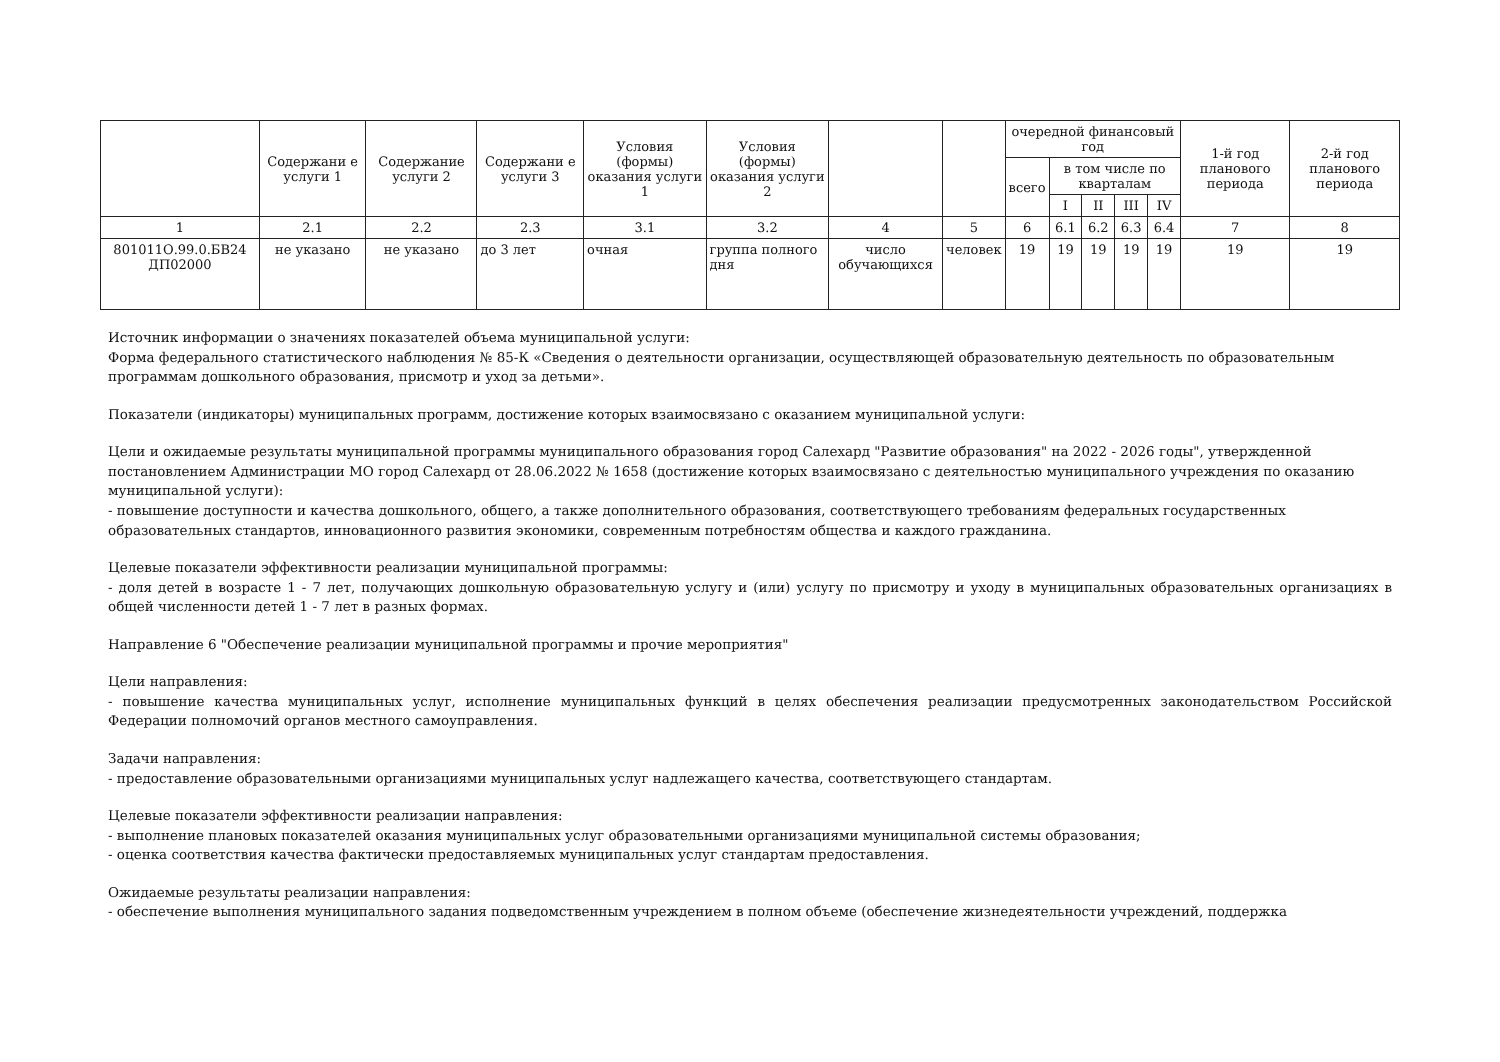| | Содержани е услуги 1 | Содержание услуги 2 | Содержани е услуги 3 | Условия (формы) оказания услуги 1 | Условия (формы) оказания услуги 2 | | | очередной финансовый год | | | | | 1-й год планового периода | 2-й год планового периода |
| --- | --- | --- | --- | --- | --- | --- | --- | --- | --- | --- | --- | --- | --- | --- |
| | | | | | | | | всего | в том числе по кварталам | | | | | |
| | | | | | | | | | I | II | III | IV | | |
| 1 | 2.1 | 2.2 | 2.3 | 3.1 | 3.2 | 4 | 5 | 6 | 6.1 | 6.2 | 6.3 | 6.4 | 7 | 8 |
| 801011О.99.0.БВ24 ДП02000 | не указано | не указано | до 3 лет | очная | группа полного дня | число обучающихся | человек | 19 | 19 | 19 | 19 | 19 | 19 | 19 |
Источник информации о значениях показателей объема муниципальной услуги:
Форма федерального статистического наблюдения № 85-К «Сведения о деятельности организации, осуществляющей образовательную деятельность по образовательным программам дошкольного образования, присмотр и уход за детьми».
Показатели (индикаторы) муниципальных программ, достижение которых взаимосвязано с оказанием муниципальной услуги:
Цели и ожидаемые результаты муниципальной программы муниципального образования город Салехард "Развитие образования" на 2022 - 2026 годы", утвержденной постановлением Администрации МО город Салехард от 28.06.2022 № 1658 (достижение которых взаимосвязано с деятельностью муниципального учреждения по оказанию муниципальной услуги):
- повышение доступности и качества дошкольного, общего, а также дополнительного образования, соответствующего требованиям федеральных государственных образовательных стандартов, инновационного развития экономики, современным потребностям общества и каждого гражданина.
Целевые показатели эффективности реализации муниципальной программы:
- доля детей в возрасте 1 - 7 лет, получающих дошкольную образовательную услугу и (или) услугу по присмотру и уходу в муниципальных образовательных организациях в общей численности детей 1 - 7 лет в разных формах.
Направление 6 "Обеспечение реализации муниципальной программы и прочие мероприятия"
Цели направления:
- повышение качества муниципальных услуг, исполнение муниципальных функций в целях обеспечения реализации предусмотренных законодательством Российской Федерации полномочий органов местного самоуправления.
Задачи направления:
- предоставление образовательными организациями муниципальных услуг надлежащего качества, соответствующего стандартам.
Целевые показатели эффективности реализации направления:
- выполнение плановых показателей оказания муниципальных услуг образовательными организациями муниципальной системы образования;
- оценка соответствия качества фактически предоставляемых муниципальных услуг стандартам предоставления.
Ожидаемые результаты реализации направления:
- обеспечение выполнения муниципального задания подведомственным учреждением в полном объеме (обеспечение жизнедеятельности учреждений, поддержка